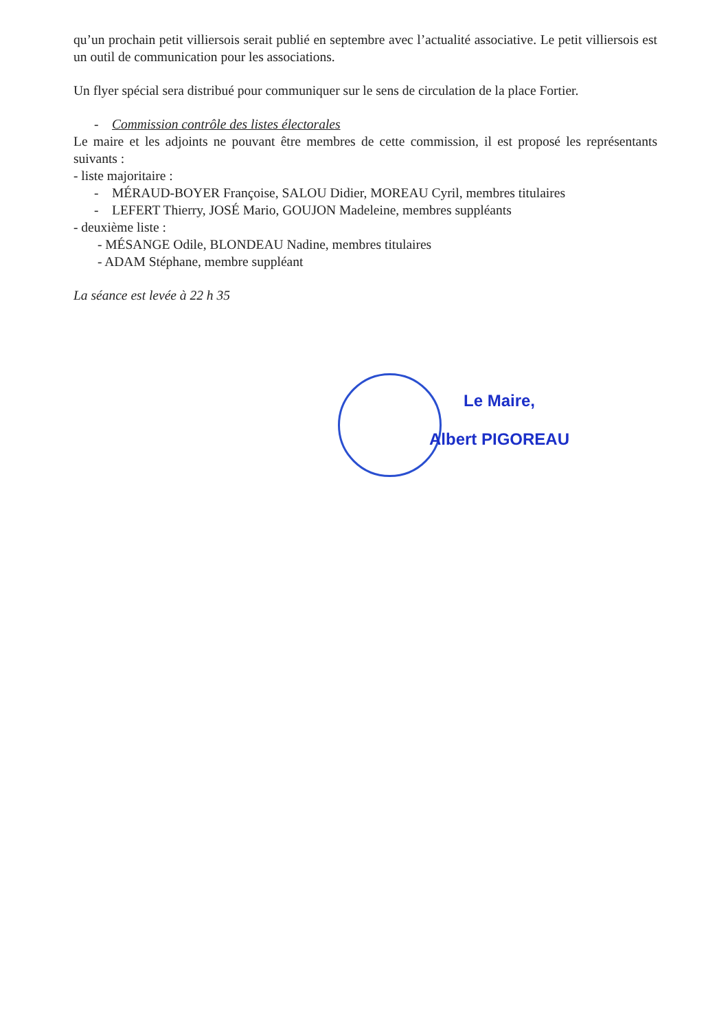qu’un prochain petit villiersois serait publié en septembre avec l’actualité associative. Le petit villiersois est un outil de communication pour les associations.
Un flyer spécial sera distribué pour communiquer sur le sens de circulation de la place Fortier.
- Commission contrôle des listes électorales
Le maire et les adjoints ne pouvant être membres de cette commission, il est proposé les représentants suivants :
- liste majoritaire :
- MÉRAUD-BOYER Françoise, SALOU Didier, MOREAU Cyril, membres titulaires
- LEFERT Thierry, JOSÉ Mario, GOUJON Madeleine, membres suppléants
- deuxième liste :
- MÉSANGE Odile, BLONDEAU Nadine, membres titulaires
- ADAM Stéphane, membre suppléant
La séance est levée à 22 h 35
Le Maire,
Albert PIGOREAU